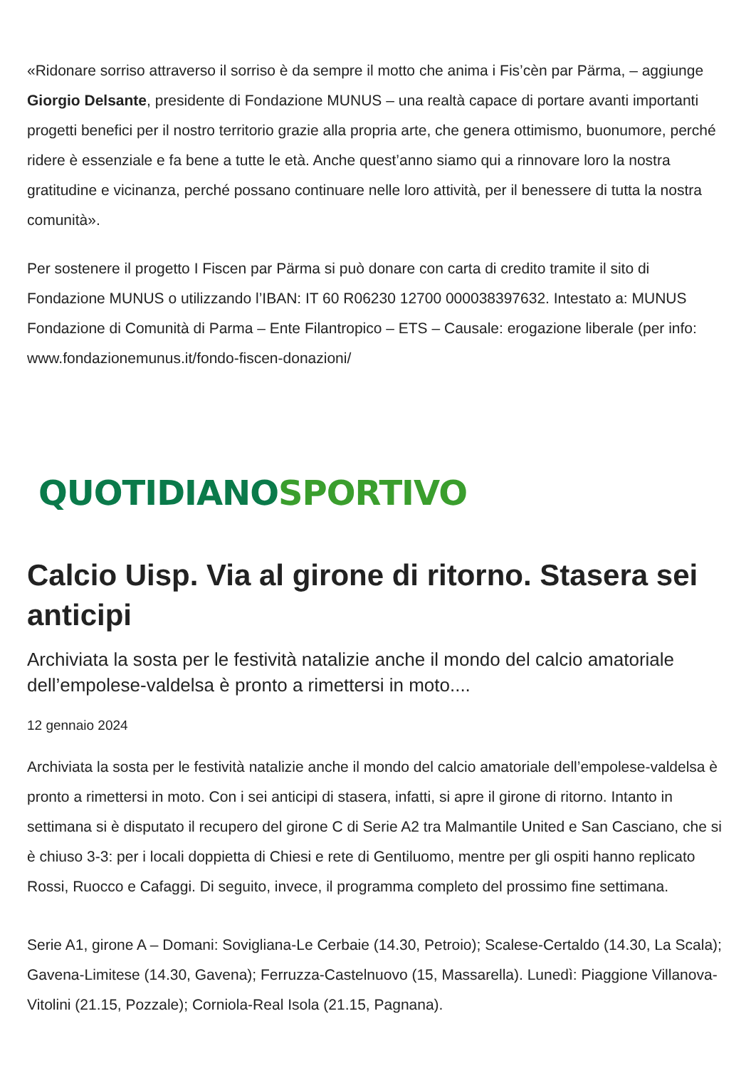«Ridonare sorriso attraverso il sorriso è da sempre il motto che anima i Fis’cèn par Pärma, – aggiunge Giorgio Delsante, presidente di Fondazione MUNUS – una realtà capace di portare avanti importanti progetti benefici per il nostro territorio grazie alla propria arte, che genera ottimismo, buonumore, perché ridere è essenziale e fa bene a tutte le età. Anche quest’anno siamo qui a rinnovare loro la nostra gratitudine e vicinanza, perché possano continuare nelle loro attività, per il benessere di tutta la nostra comunità».
Per sostenere il progetto I Fiscen par Pärma si può donare con carta di credito tramite il sito di Fondazione MUNUS o utilizzando l’IBAN: IT 60 R06230 12700 000038397632. Intestato a: MUNUS Fondazione di Comunità di Parma – Ente Filantropico – ETS – Causale: erogazione liberale (per info: www.fondazionemunus.it/fondo-fiscen-donazioni/
QUOTIDIANO SPORTIVO
Calcio Uisp. Via al girone di ritorno. Stasera sei anticipi
Archiviata la sosta per le festività natalizie anche il mondo del calcio amatoriale dell’empolese-valdelsa è pronto a rimettersi in moto....
12 gennaio 2024
Archiviata la sosta per le festività natalizie anche il mondo del calcio amatoriale dell’empolese-valdelsa è pronto a rimettersi in moto. Con i sei anticipi di stasera, infatti, si apre il girone di ritorno. Intanto in settimana si è disputato il recupero del girone C di Serie A2 tra Malmantile United e San Casciano, che si è chiuso 3-3: per i locali doppietta di Chiesi e rete di Gentiluomo, mentre per gli ospiti hanno replicato Rossi, Ruocco e Cafaggi. Di seguito, invece, il programma completo del prossimo fine settimana.
Serie A1, girone A – Domani: Sovigliana-Le Cerbaie (14.30, Petroio); Scalese-Certaldo (14.30, La Scala); Gavena-Limitese (14.30, Gavena); Ferruzza-Castelnuovo (15, Massarella). Lunedì: Piaggione Villanova-Vitolini (21.15, Pozzale); Corniola-Real Isola (21.15, Pagnana).